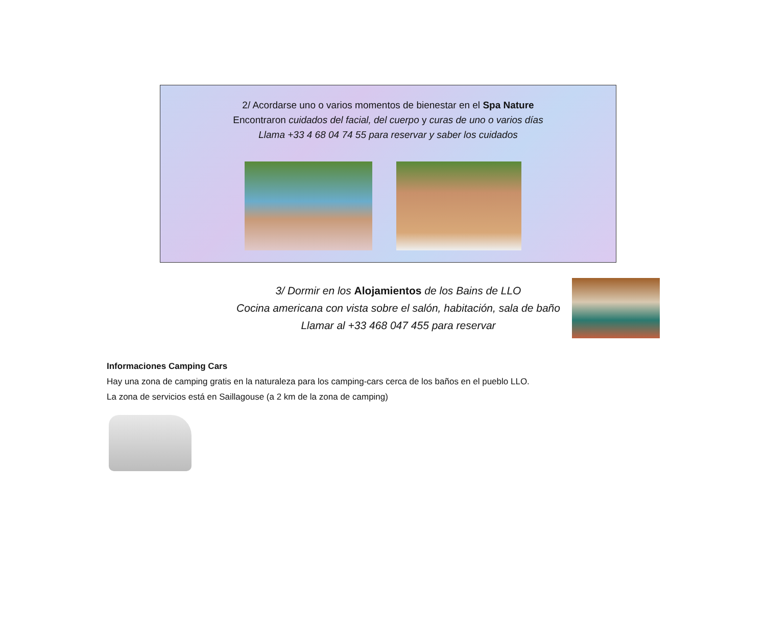2/ Acordarse uno o varios momentos de bienestar en el Spa Nature
Encontraron cuidados del facial, del cuerpo y curas de uno o varios días
Llama +33 4 68 04 74 55 para reservar y saber los cuidados
3/ Dormir en los Alojamientos de los Bains de LLO
Cocina americana con vista sobre el salón, habitación, sala de baño
Llamar al +33 468 047 455 para reservar
Informaciones Camping Cars
Hay una zona de camping gratis en la naturaleza para los camping-cars cerca de los baños en el pueblo LLO.
La zona de servicios está en Saillagouse (a 2 km de la zona de camping)